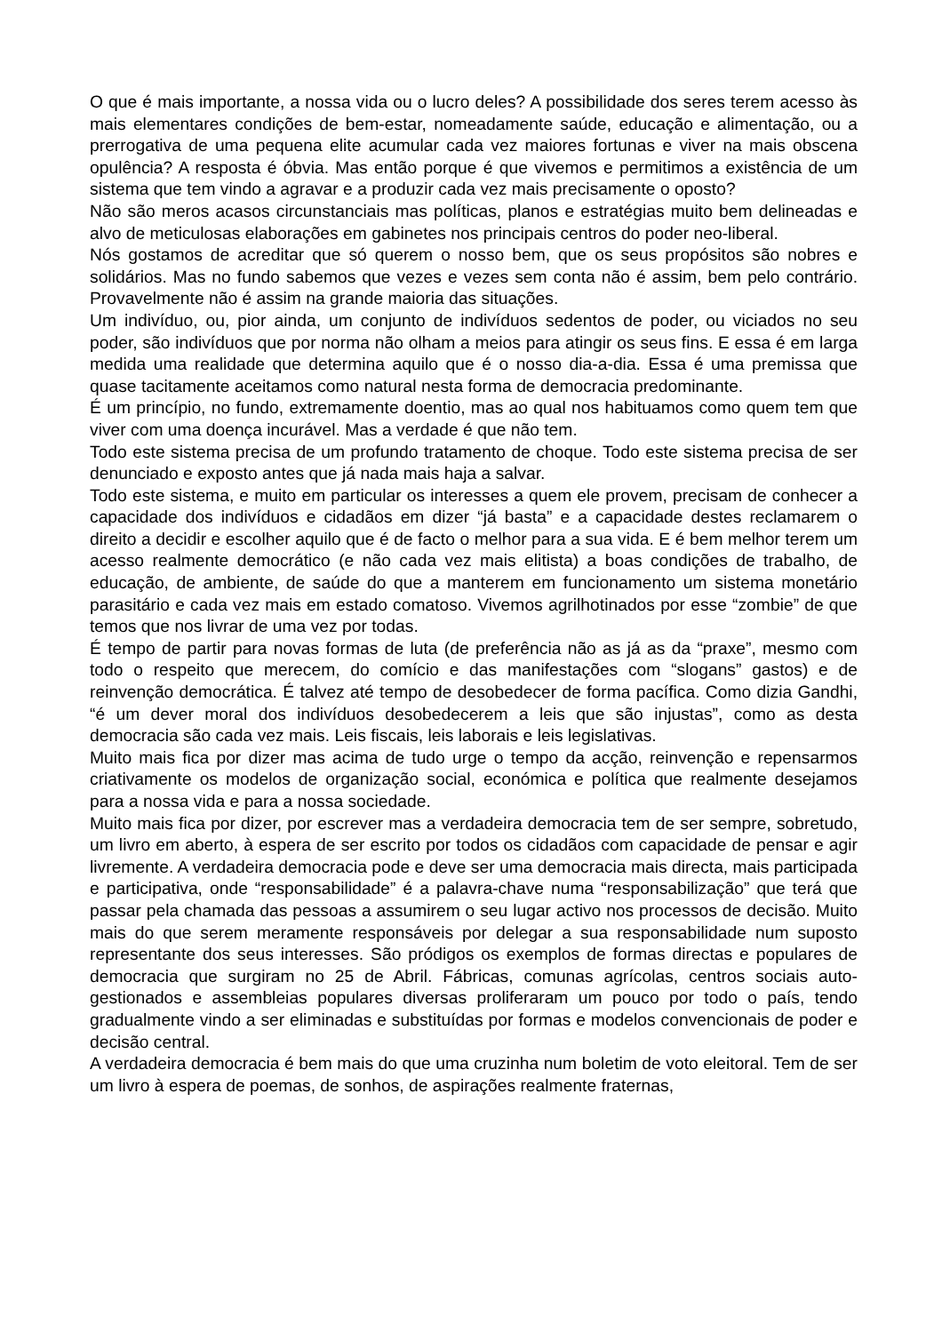O que é mais importante, a nossa vida ou o lucro deles? A possibilidade dos seres terem acesso às mais elementares condições de bem-estar, nomeadamente saúde, educação e alimentação, ou a prerrogativa de uma pequena elite acumular cada vez maiores fortunas e viver na mais obscena opulência? A resposta é óbvia. Mas então porque é que vivemos e permitimos a existência de um sistema que tem vindo a agravar e a produzir cada vez mais precisamente o oposto?
Não são meros acasos circunstanciais mas políticas, planos e estratégias muito bem delineadas e alvo de meticulosas elaborações em gabinetes nos principais centros do poder neo-liberal.
Nós gostamos de acreditar que só querem o nosso bem, que os seus propósitos são nobres e solidários. Mas no fundo sabemos que vezes e vezes sem conta não é assim, bem pelo contrário. Provavelmente não é assim na grande maioria das situações.
Um indivíduo, ou, pior ainda, um conjunto de indivíduos sedentos de poder, ou viciados no seu poder, são indivíduos que por norma não olham a meios para atingir os seus fins. E essa é em larga medida uma realidade que determina aquilo que é o nosso dia-a-dia. Essa é uma premissa que quase tacitamente aceitamos como natural nesta forma de democracia predominante.
É um princípio, no fundo, extremamente doentio, mas ao qual nos habituamos como quem tem que viver com uma doença incurável. Mas a verdade é que não tem.
Todo este sistema precisa de um profundo tratamento de choque. Todo este sistema precisa de ser denunciado e exposto antes que já nada mais haja a salvar.
Todo este sistema, e muito em particular os interesses a quem ele provem, precisam de conhecer a capacidade dos indivíduos e cidadãos em dizer “já basta” e a capacidade destes reclamarem o direito a decidir e escolher aquilo que é de facto o melhor para a sua vida. E é bem melhor terem um acesso realmente democrático (e não cada vez mais elitista) a boas condições de trabalho, de educação, de ambiente, de saúde do que a manterem em funcionamento um sistema monetário parasitário e cada vez mais em estado comatoso. Vivemos agrilhotinados por esse “zombie” de que temos que nos livrar de uma vez por todas.
É tempo de partir para novas formas de luta (de preferência não as já as da “praxe”, mesmo com todo o respeito que merecem, do comício e das manifestações com “slogans” gastos) e de reinvenção democrática. É talvez até tempo de desobedecer de forma pacífica. Como dizia Gandhi, “é um dever moral dos indivíduos desobedecerem a leis que são injustas”, como as desta democracia são cada vez mais. Leis fiscais, leis laborais e leis legislativas.
Muito mais fica por dizer mas acima de tudo urge o tempo da acção, reinvenção e repensarmos criativamente os modelos de organização social, económica e política que realmente desejamos para a nossa vida e para a nossa sociedade.
Muito mais fica por dizer, por escrever mas a verdadeira democracia tem de ser sempre, sobretudo, um livro em aberto, à espera de ser escrito por todos os cidadãos com capacidade de pensar e agir livremente. A verdadeira democracia pode e deve ser uma democracia mais directa, mais participada e participativa, onde “responsabilidade” é a palavra-chave numa “responsabilização” que terá que passar pela chamada das pessoas a assumirem o seu lugar activo nos processos de decisão. Muito mais do que serem meramente responsáveis por delegar a sua responsabilidade num suposto representante dos seus interesses. São pródigos os exemplos de formas directas e populares de democracia que surgiram no 25 de Abril. Fábricas, comunas agrícolas, centros sociais auto-gestionados e assembleias populares diversas proliferaram um pouco por todo o país, tendo gradualmente vindo a ser eliminadas e substituídas por formas e modelos convencionais de poder e decisão central.
A verdadeira democracia é bem mais do que uma cruzinha num boletim de voto eleitoral. Tem de ser um livro à espera de poemas, de sonhos, de aspirações realmente fraternas,